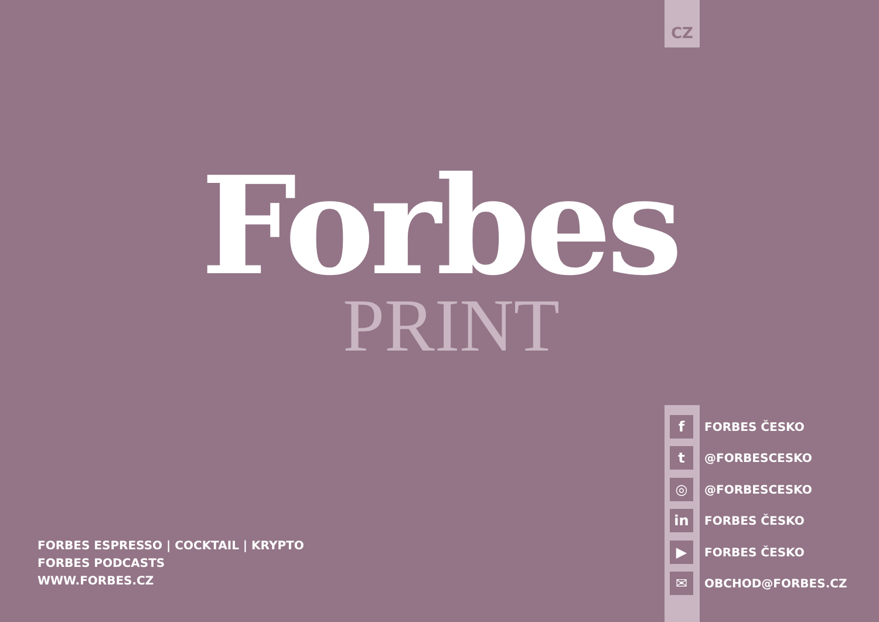CZ
Forbes
PRINT
f
FORBES ČESKO
t
@FORBESCESKO
◎
@FORBESCESKO
in
FORBES ČESKO
▶
FORBES ČESKO
✉
OBCHOD@FORBES.CZ
FORBES ESPRESSO | COCKTAIL | KRYPTO
FORBES PODCASTS
WWW.FORBES.CZ